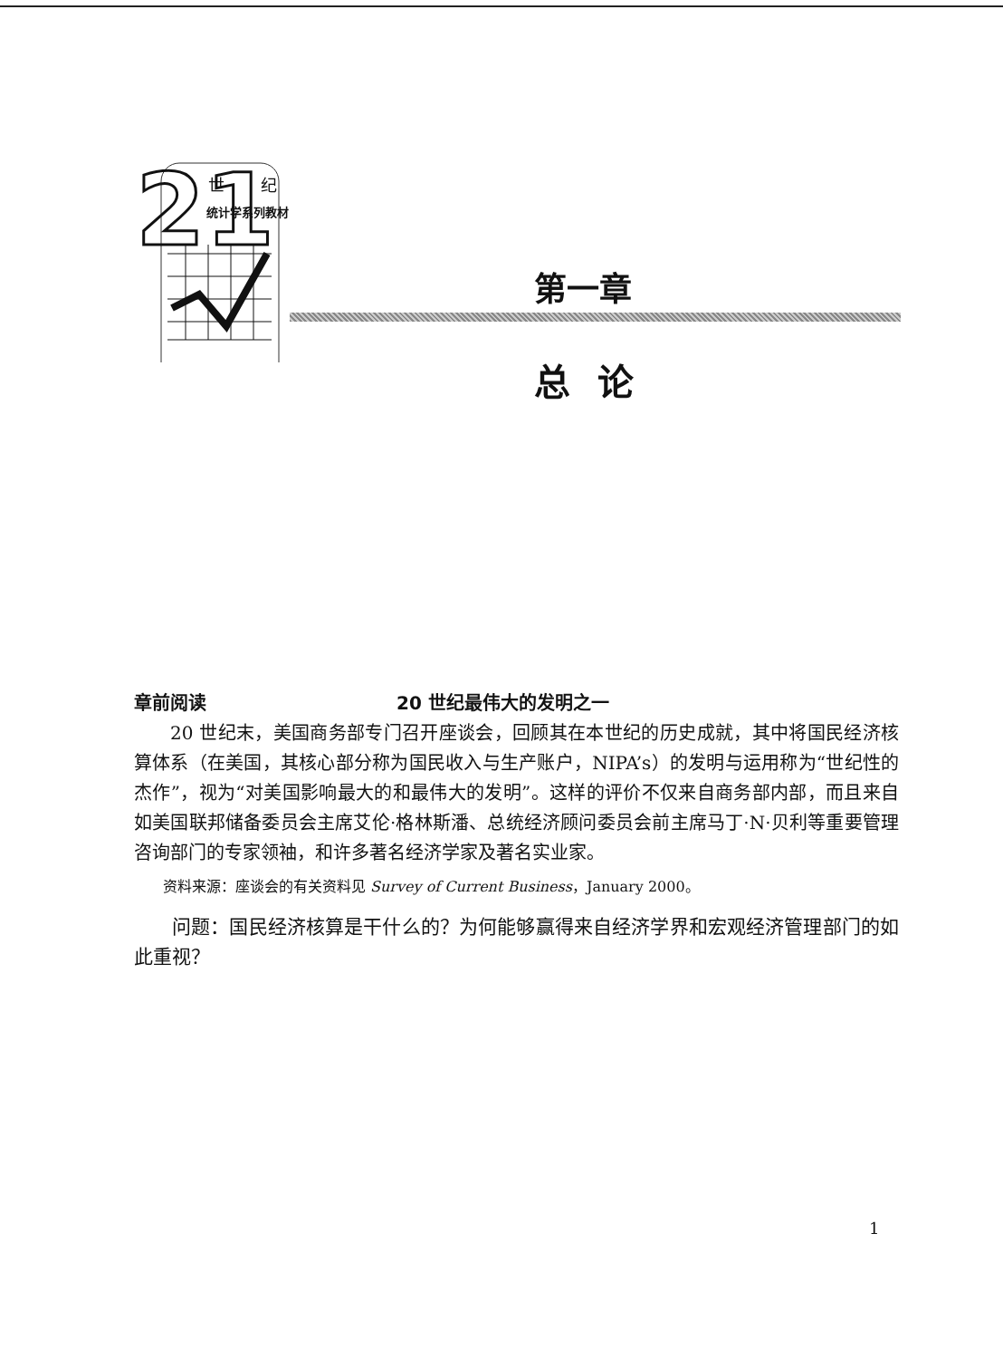21
世纪
统计学系列教材
第一章
总论
章前阅读 20 世纪最伟大的发明之一
20 世纪末，美国商务部专门召开座谈会，回顾其在本世纪的历史成就，其中将国民经济核算体系（在美国，其核心部分称为国民收入与生产账户，NIPA’s）的发明与运用称为“世纪性的杰作”，视为“对美国影响最大的和最伟大的发明”。这样的评价不仅来自商务部内部，而且来自如美国联邦储备委员会主席艾伦·格林斯潘、总统经济顾问委员会前主席马丁·N·贝利等重要管理咨询部门的专家领袖，和许多著名经济学家及著名实业家。
资料来源：座谈会的有关资料见 Survey of Current Business，January 2000。
问题：国民经济核算是干什么的？为何能够赢得来自经济学界和宏观经济管理部门的如此重视？
1